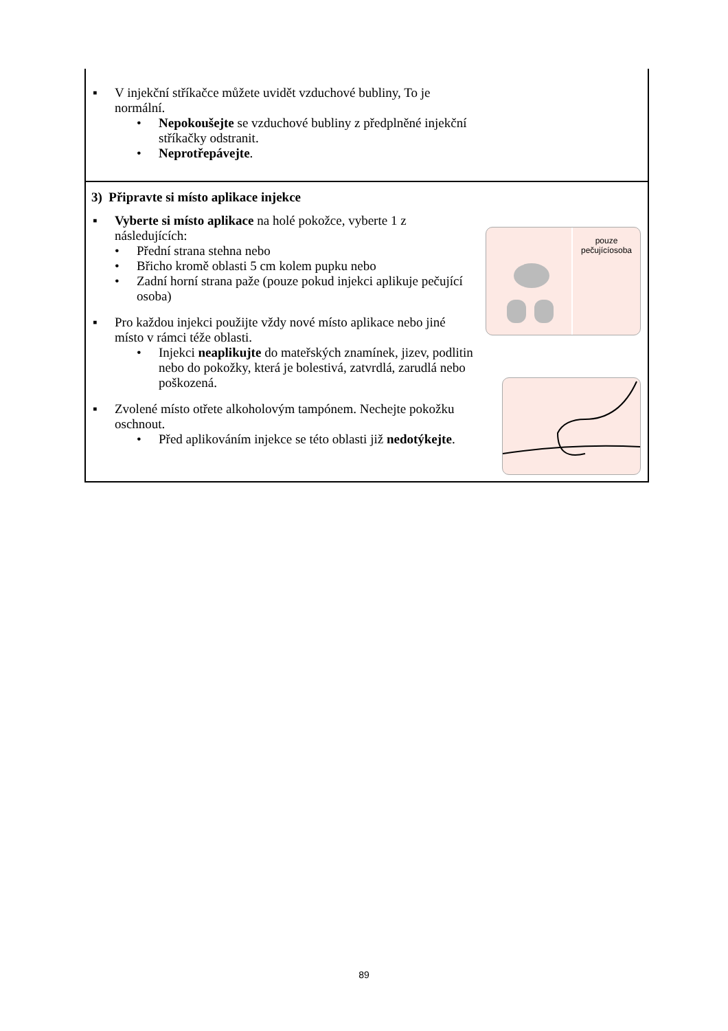▪ V injekční stříkačce můžete uvidět vzduchové bubliny, To je normální.
• Nepokoušejte se vzduchové bubliny z předplněné injekční stříkačky odstranit.
• Neprotřepávejte.
3) Připravte si místo aplikace injekce
▪ Vyberte si místo aplikace na holé pokožce, vyberte 1 z následujících:
• Přední strana stehna nebo
• Břicho kromě oblasti 5 cm kolem pupku nebo
• Zadní horní strana paže (pouze pokud injekci aplikuje pečující osoba)
▪ Pro každou injekci použijte vždy nové místo aplikace nebo jiné místo v rámci téže oblasti.
• Injekci neaplikujte do mateřských znamínek, jizev, podlitin nebo do pokožky, která je bolestivá, zatvrdlá, zarudlá nebo poškozená.
▪ Zvolené místo otřete alkoholovým tampónem. Nechejte pokožku oschnout.
• Před aplikováním injekce se této oblasti již nedotýkejte.
pouze
pečujícíosoba
89